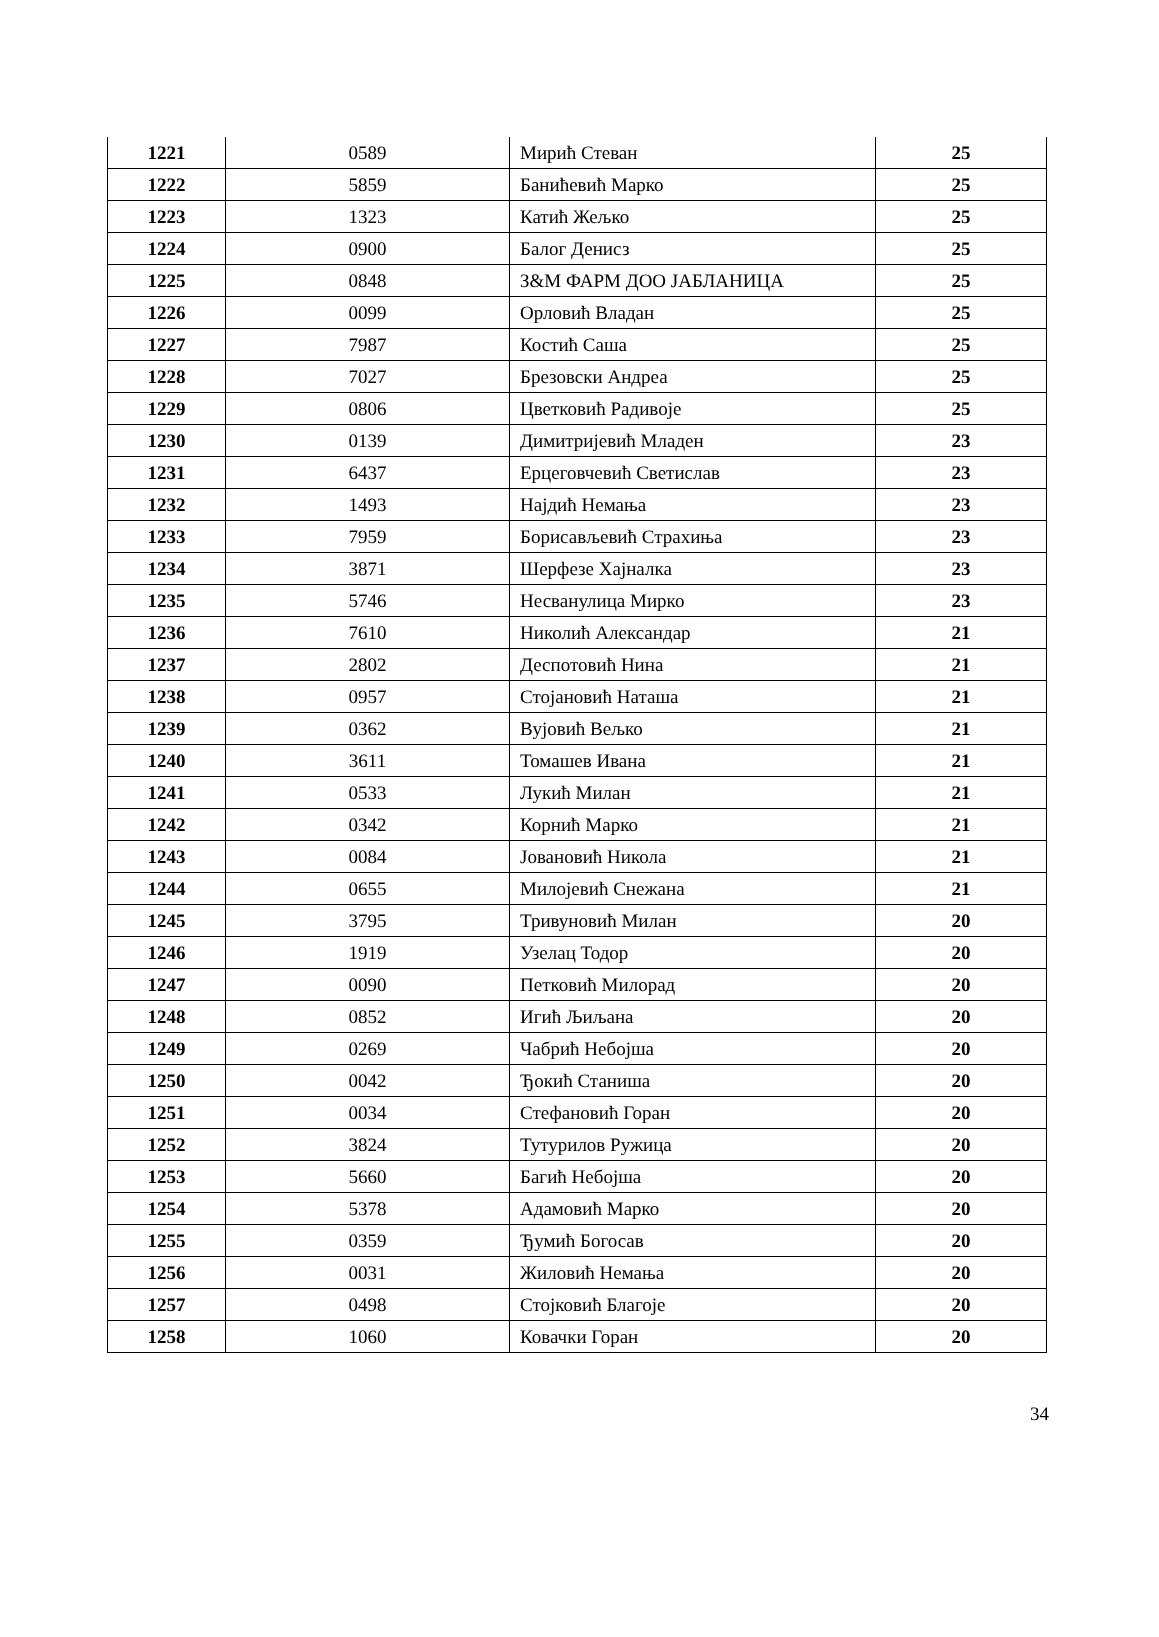| 1221 | 0589 | Мирић Стеван | 25 |
| 1222 | 5859 | Банићевић Марко | 25 |
| 1223 | 1323 | Катић Жељко | 25 |
| 1224 | 0900 | Балог Денисз | 25 |
| 1225 | 0848 | З&М ФАРМ ДОО ЈАБЛАНИЦА | 25 |
| 1226 | 0099 | Орловић Владан | 25 |
| 1227 | 7987 | Костић Саша | 25 |
| 1228 | 7027 | Брезовски Андреа | 25 |
| 1229 | 0806 | Цветковић Радивоје | 25 |
| 1230 | 0139 | Димитријевић Младен | 23 |
| 1231 | 6437 | Ерцеговчевић Светислав | 23 |
| 1232 | 1493 | Најдић Немања | 23 |
| 1233 | 7959 | Борисављевић Страхиња | 23 |
| 1234 | 3871 | Шерфезе Хајналка | 23 |
| 1235 | 5746 | Несванулица Мирко | 23 |
| 1236 | 7610 | Николић Александар | 21 |
| 1237 | 2802 | Деспотовић Нина | 21 |
| 1238 | 0957 | Стојановић Наташа | 21 |
| 1239 | 0362 | Вујовић Вељко | 21 |
| 1240 | 3611 | Томашев Ивана | 21 |
| 1241 | 0533 | Лукић Милан | 21 |
| 1242 | 0342 | Корнић Марко | 21 |
| 1243 | 0084 | Јовановић Никола | 21 |
| 1244 | 0655 | Милојевић Снежана | 21 |
| 1245 | 3795 | Тривуновић Милан | 20 |
| 1246 | 1919 | Узелац Тодор | 20 |
| 1247 | 0090 | Петковић Милорад | 20 |
| 1248 | 0852 | Игић Љиљана | 20 |
| 1249 | 0269 | Чабрић Небојша | 20 |
| 1250 | 0042 | Ђокић Станиша | 20 |
| 1251 | 0034 | Стефановић Горан | 20 |
| 1252 | 3824 | Тутурилов Ружица | 20 |
| 1253 | 5660 | Багић Небојша | 20 |
| 1254 | 5378 | Адамовић Марко | 20 |
| 1255 | 0359 | Ђумић Богосав | 20 |
| 1256 | 0031 | Жиловић Немања | 20 |
| 1257 | 0498 | Стојковић Благоје | 20 |
| 1258 | 1060 | Ковачки Горан | 20 |
34